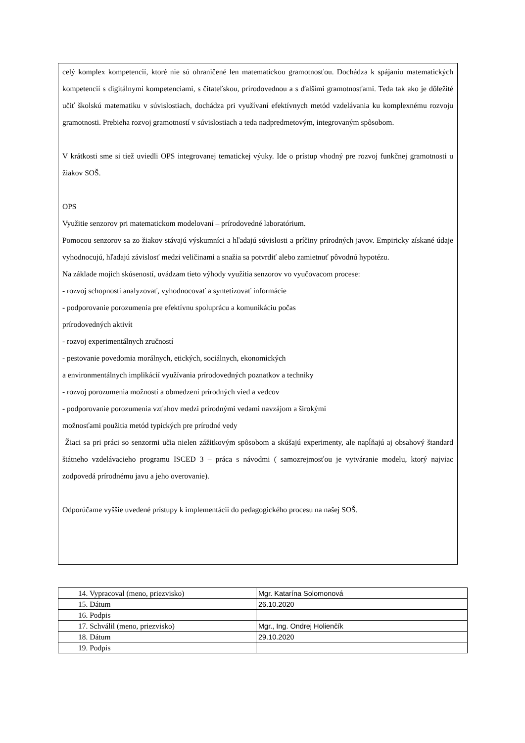celý komplex kompetencií, ktoré nie sú ohraničené len matematickou gramotnosťou. Dochádza k spájaniu matematických kompetencií s digitálnymi kompetenciami, s čitateľskou, prírodovednou a s ďalšími gramotnosťami. Teda tak ako je dôležité učiť školskú matematiku v súvislostiach, dochádza pri využívaní efektívnych metód vzdelávania ku komplexnému rozvoju gramotnosti. Prebieha rozvoj gramotností v súvislostiach a teda nadpredmetovým, integrovaným spôsobom.
V krátkosti sme si tiež uviedli OPS integrovanej tematickej výuky. Ide o prístup vhodný pre rozvoj funkčnej gramotnosti u žiakov SOŠ.
OPS
Využitie senzorov pri matematickom modelovaní – prírodovedné laboratórium.
Pomocou senzorov sa zo žiakov stávajú výskumníci a hľadajú súvislosti a príčiny prírodných javov. Empiricky získané údaje vyhodnocujú, hľadajú závislosť medzi veličinami a snažia sa potvrdiť alebo zamietnuť pôvodnú hypotézu.
Na základe mojich skúseností, uvádzam tieto výhody využitia senzorov vo vyučovacom procese:
- rozvoj schopností analyzovať, vyhodnocovať a syntetizovať informácie
- podporovanie porozumenia pre efektívnu spoluprácu a komunikáciu počas
prírodovedných aktivít
- rozvoj experimentálnych zručností
- pestovanie povedomia morálnych, etických, sociálnych, ekonomických
a environmentálnych implikácií využívania prírodovedných poznatkov a techniky
- rozvoj porozumenia možností a obmedzení prírodných vied a vedcov
- podporovanie porozumenia vzťahov medzi prírodnými vedami navzájom a širokými
možnosťami použitia metód typických pre prírodné vedy
Žiaci sa pri práci so senzormi učia nielen zážitkovým spôsobom a skúšajú experimenty, ale napĺňajú aj obsahový štandard štátneho vzdelávacieho programu ISCED 3 – práca s návodmi ( samozrejmosťou je vytváranie modelu, ktorý najviac zodpovedá prírodnému javu a jeho overovanie).
Odporúčame vyššie uvedené prístupy k implementácii do pedagogického procesu na našej SOŠ.
| 14. Vypracoval (meno, priezvisko) | Mgr. Katarína Solomonová |
| 15. Dátum | 26.10.2020 |
| 16. Podpis | |
| 17. Schválil (meno, priezvisko) | Mgr., Ing. Ondrej Holienčík |
| 18. Dátum | 29.10.2020 |
| 19. Podpis | |